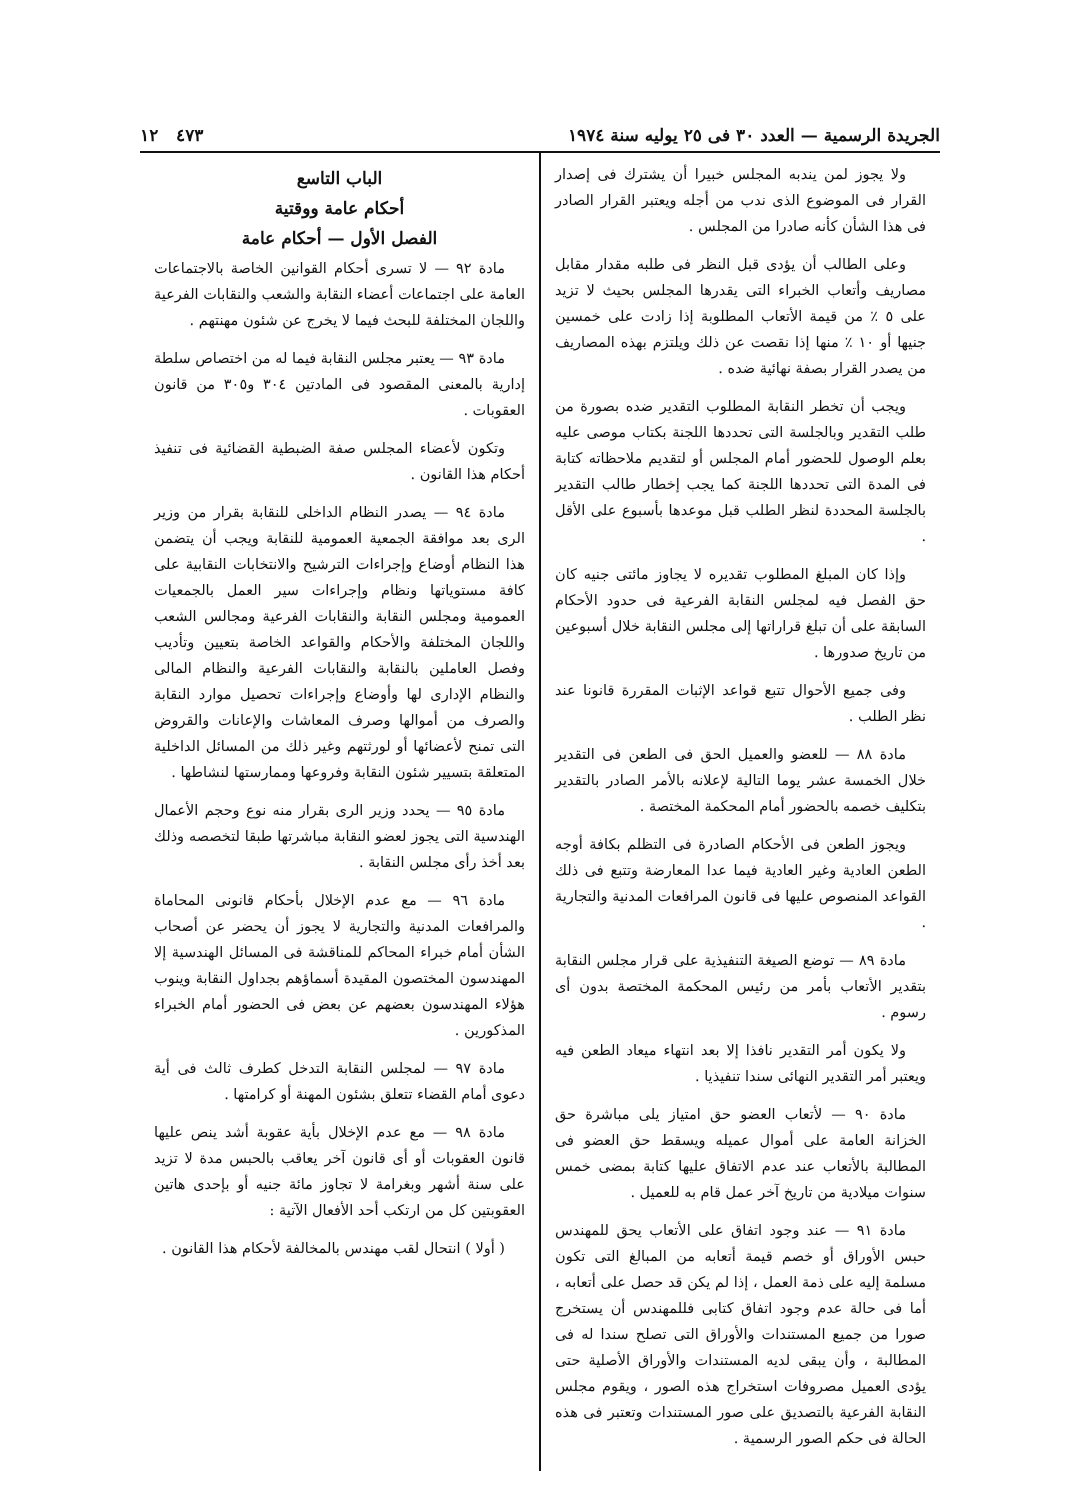الجريدة الرسمية — العدد ٣٠ فى ٢٥ يوليه سنة ١٩٧٤ ٤٧٣ ١٢
ولا يجوز لمن يندبه المجلس خبيرا أن يشترك فى إصدار القرار فى الموضوع الذى ندب من أجله ويعتبر القرار الصادر فى هذا الشأن كأنه صادرا من المجلس .
وعلى الطالب أن يؤدى قبل النظر فى طلبه مقدار مقابل مصاريف وأتعاب الخبراء التى يقدرها المجلس بحيث لا تزيد على ٥ ٪ من قيمة الأتعاب المطلوبة إذا زادت على خمسين جنيها أو ١٠ ٪ منها إذا نقصت عن ذلك ويلتزم بهذه المصاريف من يصدر القرار بصفة نهائية ضده .
ويجب أن تخطر النقابة المطلوب التقدير ضده بصورة من طلب التقدير وبالجلسة التى تحددها اللجنة بكتاب موصى عليه بعلم الوصول للحضور أمام المجلس أو لتقديم ملاحظاته كتابة فى المدة التى تحددها اللجنة كما يجب إخطار طالب التقدير بالجلسة المحددة لنظر الطلب قبل موعدها بأسبوع على الأقل .
وإذا كان المبلغ المطلوب تقديره لا يجاوز مائتى جنيه كان حق الفصل فيه لمجلس النقابة الفرعية فى حدود الأحكام السابقة على أن تبلغ قراراتها إلى مجلس النقابة خلال أسبوعين من تاريخ صدورها .
وفى جميع الأحوال تتبع قواعد الإثبات المقررة قانونا عند نظر الطلب .
مادة ٨٨ — للعضو والعميل الحق فى الطعن فى التقدير خلال الخمسة عشر يوما التالية لإعلانه بالأمر الصادر بالتقدير بتكليف خصمه بالحضور أمام المحكمة المختصة .
ويجوز الطعن فى الأحكام الصادرة فى التظلم بكافة أوجه الطعن العادية وغير العادية فيما عدا المعارضة وتتبع فى ذلك القواعد المنصوص عليها فى قانون المرافعات المدنية والتجارية .
مادة ٨٩ — توضع الصيغة التنفيذية على قرار مجلس النقابة بتقدير الأتعاب بأمر من رئيس المحكمة المختصة بدون أى رسوم .
ولا يكون أمر التقدير نافذا إلا بعد انتهاء ميعاد الطعن فيه ويعتبر أمر التقدير النهائى سندا تنفيذيا .
مادة ٩٠ — لأتعاب العضو حق امتياز يلى مباشرة حق الخزانة العامة على أموال عميله ويسقط حق العضو فى المطالبة بالأتعاب عند عدم الاتفاق عليها كتابة بمضى خمس سنوات ميلادية من تاريخ آخر عمل قام به للعميل .
مادة ٩١ — عند وجود اتفاق على الأتعاب يحق للمهندس حبس الأوراق أو خصم قيمة أتعابه من المبالغ التى تكون مسلمة إليه على ذمة العمل ، إذا لم يكن قد حصل على أتعابه ، أما فى حالة عدم وجود اتفاق كتابى فللمهندس أن يستخرج صورا من جميع المستندات والأوراق التى تصلح سندا له فى المطالبة ، وأن يبقى لديه المستندات والأوراق الأصلية حتى يؤدى العميل مصروفات استخراج هذه الصور ، ويقوم مجلس النقابة الفرعية بالتصديق على صور المستندات وتعتبر فى هذه الحالة فى حكم الصور الرسمية .
الباب التاسع
أحكام عامة ووقتية
الفصل الأول — أحكام عامة
مادة ٩٢ — لا تسرى أحكام القوانين الخاصة بالاجتماعات العامة على اجتماعات أعضاء النقابة والشعب والنقابات الفرعية واللجان المختلفة للبحث فيما لا يخرج عن شئون مهنتهم .
مادة ٩٣ — يعتبر مجلس النقابة فيما له من اختصاص سلطة إدارية بالمعنى المقصود فى المادتين ٣٠٤ و٣٠٥ من قانون العقوبات .
وتكون لأعضاء المجلس صفة الضبطية القضائية فى تنفيذ أحكام هذا القانون .
مادة ٩٤ — يصدر النظام الداخلى للنقابة بقرار من وزير الرى بعد موافقة الجمعية العمومية للنقابة ويجب أن يتضمن هذا النظام أوضاع وإجراءات الترشيح والانتخابات النقابية على كافة مستوياتها ونظام وإجراءات سير العمل بالجمعيات العمومية ومجلس النقابة والنقابات الفرعية ومجالس الشعب واللجان المختلفة والأحكام والقواعد الخاصة بتعيين وتأديب وفصل العاملين بالنقابة والنقابات الفرعية والنظام المالى والنظام الإدارى لها وأوضاع وإجراءات تحصيل موارد النقابة والصرف من أموالها وصرف المعاشات والإعانات والقروض التى تمنح لأعضائها أو لورثتهم وغير ذلك من المسائل الداخلية المتعلقة بتسيير شئون النقابة وفروعها وممارستها لنشاطها .
مادة ٩٥ — يحدد وزير الرى بقرار منه نوع وحجم الأعمال الهندسية التى يجوز لعضو النقابة مباشرتها طبقا لتخصصه وذلك بعد أخذ رأى مجلس النقابة .
مادة ٩٦ — مع عدم الإخلال بأحكام قانونى المحاماة والمرافعات المدنية والتجارية لا يجوز أن يحضر عن أصحاب الشأن أمام خبراء المحاكم للمناقشة فى المسائل الهندسية إلا المهندسون المختصون المقيدة أسماؤهم بجداول النقابة وينوب هؤلاء المهندسون بعضهم عن بعض فى الحضور أمام الخبراء المذكورين .
مادة ٩٧ — لمجلس النقابة التدخل كطرف ثالث فى أية دعوى أمام القضاء تتعلق بشئون المهنة أو كرامتها .
مادة ٩٨ — مع عدم الإخلال بأية عقوبة أشد ينص عليها قانون العقوبات أو أى قانون آخر يعاقب بالحبس مدة لا تزيد على سنة أشهر وبغرامة لا تجاوز مائة جنيه أو بإحدى هاتين العقوبتين كل من ارتكب أحد الأفعال الآتية :
( أولا ) انتحال لقب مهندس بالمخالفة لأحكام هذا القانون .